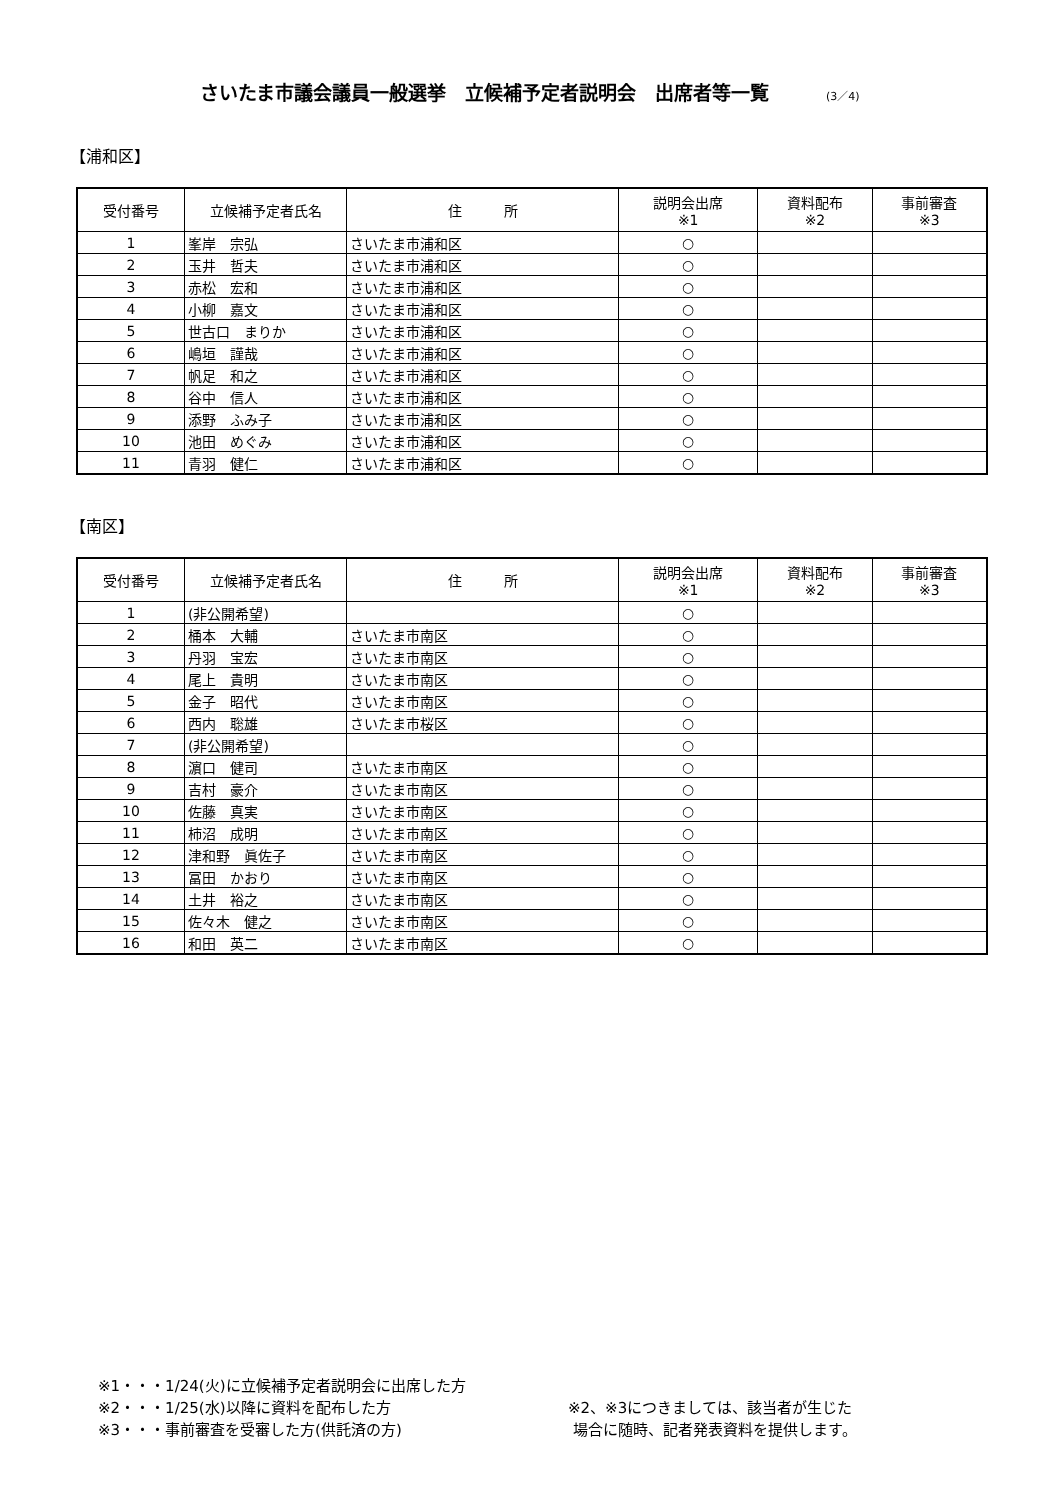さいたま市議会議員一般選挙　立候補予定者説明会　出席者等一覧 (3／4)
【浦和区】
| 受付番号 | 立候補予定者氏名 | 住 所 | 説明会出席 ※1 | 資料配布 ※2 | 事前審査 ※3 |
| --- | --- | --- | --- | --- | --- |
| 1 | 峯岸 宗弘 | さいたま市浦和区 | ○ | | |
| 2 | 玉井 哲夫 | さいたま市浦和区 | ○ | | |
| 3 | 赤松 宏和 | さいたま市浦和区 | ○ | | |
| 4 | 小柳 嘉文 | さいたま市浦和区 | ○ | | |
| 5 | 世古口 まりか | さいたま市浦和区 | ○ | | |
| 6 | 嶋垣 謹哉 | さいたま市浦和区 | ○ | | |
| 7 | 帆足 和之 | さいたま市浦和区 | ○ | | |
| 8 | 谷中 信人 | さいたま市浦和区 | ○ | | |
| 9 | 添野 ふみ子 | さいたま市浦和区 | ○ | | |
| 10 | 池田 めぐみ | さいたま市浦和区 | ○ | | |
| 11 | 青羽 健仁 | さいたま市浦和区 | ○ | | |
【南区】
| 受付番号 | 立候補予定者氏名 | 住 所 | 説明会出席 ※1 | 資料配布 ※2 | 事前審査 ※3 |
| --- | --- | --- | --- | --- | --- |
| 1 | (非公開希望) | | ○ | | |
| 2 | 桶本 大輔 | さいたま市南区 | ○ | | |
| 3 | 丹羽 宝宏 | さいたま市南区 | ○ | | |
| 4 | 尾上 貴明 | さいたま市南区 | ○ | | |
| 5 | 金子 昭代 | さいたま市南区 | ○ | | |
| 6 | 西内 聡雄 | さいたま市桜区 | ○ | | |
| 7 | (非公開希望) | | ○ | | |
| 8 | 濵口 健司 | さいたま市南区 | ○ | | |
| 9 | 吉村 豪介 | さいたま市南区 | ○ | | |
| 10 | 佐藤 真実 | さいたま市南区 | ○ | | |
| 11 | 柿沼 成明 | さいたま市南区 | ○ | | |
| 12 | 津和野 眞佐子 | さいたま市南区 | ○ | | |
| 13 | 冨田 かおり | さいたま市南区 | ○ | | |
| 14 | 土井 裕之 | さいたま市南区 | ○ | | |
| 15 | 佐々木 健之 | さいたま市南区 | ○ | | |
| 16 | 和田 英二 | さいたま市南区 | ○ | | |
※1・・・1/24(火)に立候補予定者説明会に出席した方
※2・・・1/25(水)以降に資料を配布した方
※3・・・事前審査を受審した方(供託済の方)
※2、※3につきましては、該当者が生じた
場合に随時、記者発表資料を提供します。